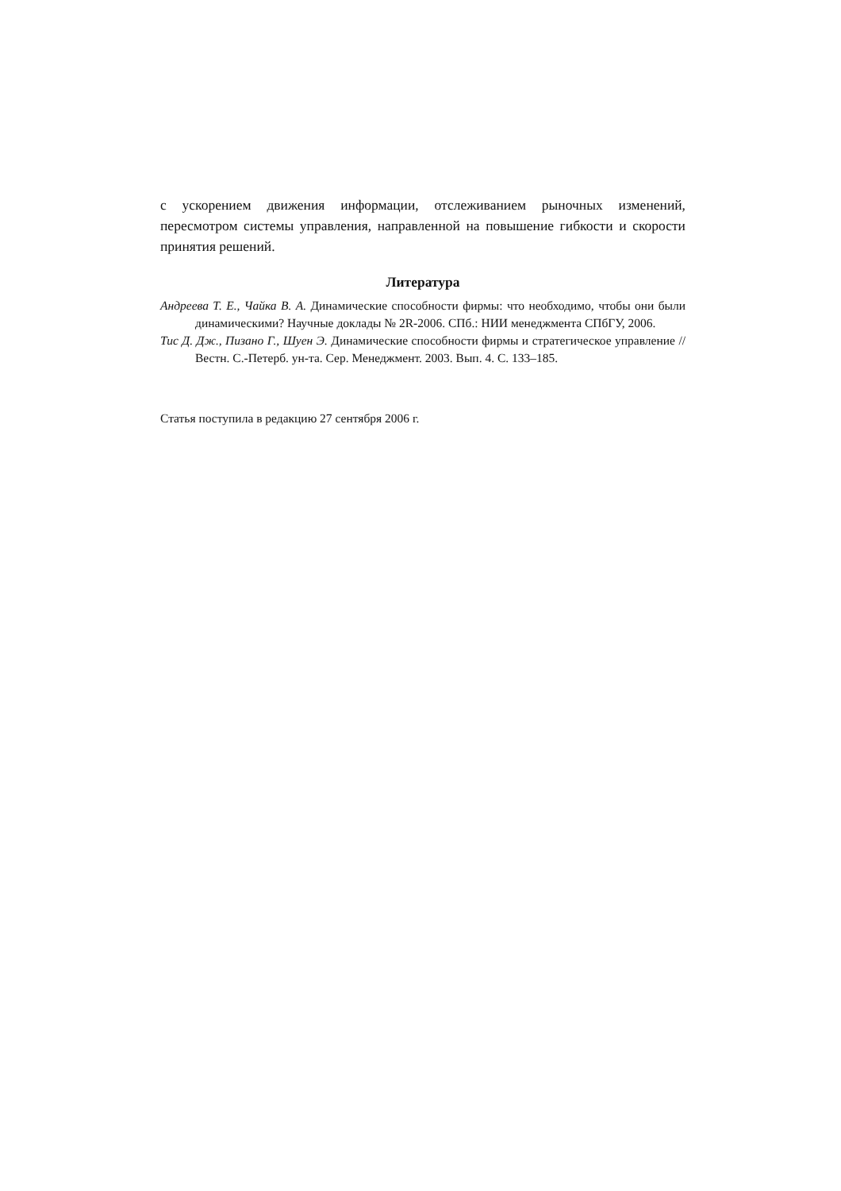с ускорением движения информации, отслеживанием рыночных измене­ний, пересмотром системы управления, направленной на повышение гиб­кости и скорости принятия решений.
Литература
Андреева Т. Е., Чайка В. А. Динамические способности фирмы: что необходимо, чтобы они были динамическими? Научные доклады № 2R-2006. СПб.: НИИ менеджмента СПбГУ, 2006.
Тис Д. Дж., Пизано Г., Шуен Э. Динамические способности фирмы и стратегическое управление // Вестн. С.-Петерб. ун-та. Сер. Менеджмент. 2003. Вып. 4. С. 133–185.
Статья поступила в редакцию 27 сентября 2006 г.